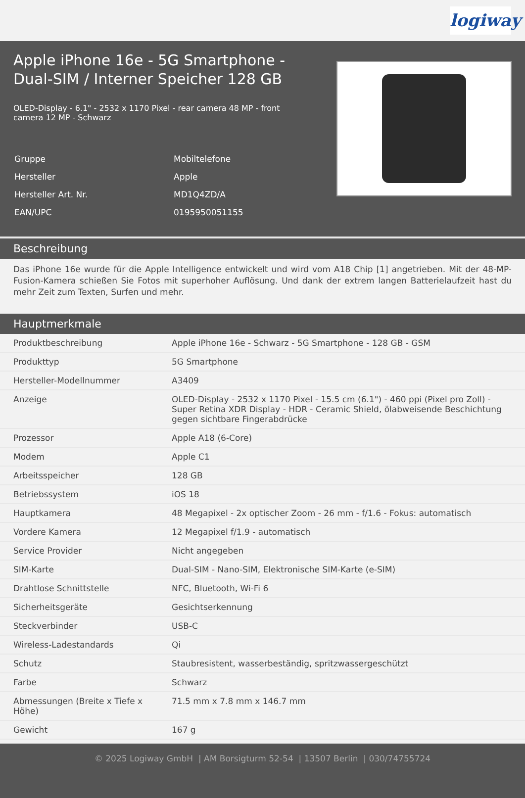logiway
Apple iPhone 16e - 5G Smartphone - Dual-SIM / Interner Speicher 128 GB
OLED-Display - 6.1" - 2532 x 1170 Pixel - rear camera 48 MP - front camera 12 MP - Schwarz
| Gruppe | Mobiltelefone |
| Hersteller | Apple |
| Hersteller Art. Nr. | MD1Q4ZD/A |
| EAN/UPC | 0195950051155 |
Beschreibung
Das iPhone 16e wurde für die Apple Intelligence entwickelt und wird vom A18 Chip [1] angetrieben. Mit der 48-MP-Fusion-Kamera schießen Sie Fotos mit superhoher Auflösung. Und dank der extrem langen Batterielaufzeit hast du mehr Zeit zum Texten, Surfen und mehr.
Hauptmerkmale
| Produktbeschreibung | Apple iPhone 16e - Schwarz - 5G Smartphone - 128 GB - GSM |
| Produkttyp | 5G Smartphone |
| Hersteller-Modellnummer | A3409 |
| Anzeige | OLED-Display - 2532 x 1170 Pixel - 15.5 cm (6.1") - 460 ppi (Pixel pro Zoll) - Super Retina XDR Display - HDR - Ceramic Shield, ölabweisende Beschichtung gegen sichtbare Fingerabdrücke |
| Prozessor | Apple A18 (6-Core) |
| Modem | Apple C1 |
| Arbeitsspeicher | 128 GB |
| Betriebssystem | iOS 18 |
| Hauptkamera | 48 Megapixel - 2x optischer Zoom - 26 mm - f/1.6 - Fokus: automatisch |
| Vordere Kamera | 12 Megapixel f/1.9 - automatisch |
| Service Provider | Nicht angegeben |
| SIM-Karte | Dual-SIM - Nano-SIM, Elektronische SIM-Karte (e-SIM) |
| Drahtlose Schnittstelle | NFC, Bluetooth, Wi-Fi 6 |
| Sicherheitsgeräte | Gesichtserkennung |
| Steckverbinder | USB-C |
| Wireless-Ladestandards | Qi |
| Schutz | Staubresistent, wasserbeständig, spritzwassergeschützt |
| Farbe | Schwarz |
| Abmessungen (Breite x Tiefe x Höhe) | 71.5 mm x 7.8 mm x 146.7 mm |
| Gewicht | 167 g |
© 2025 Logiway GmbH | AM Borsigturm 52-54 | 13507 Berlin | 030/74755724